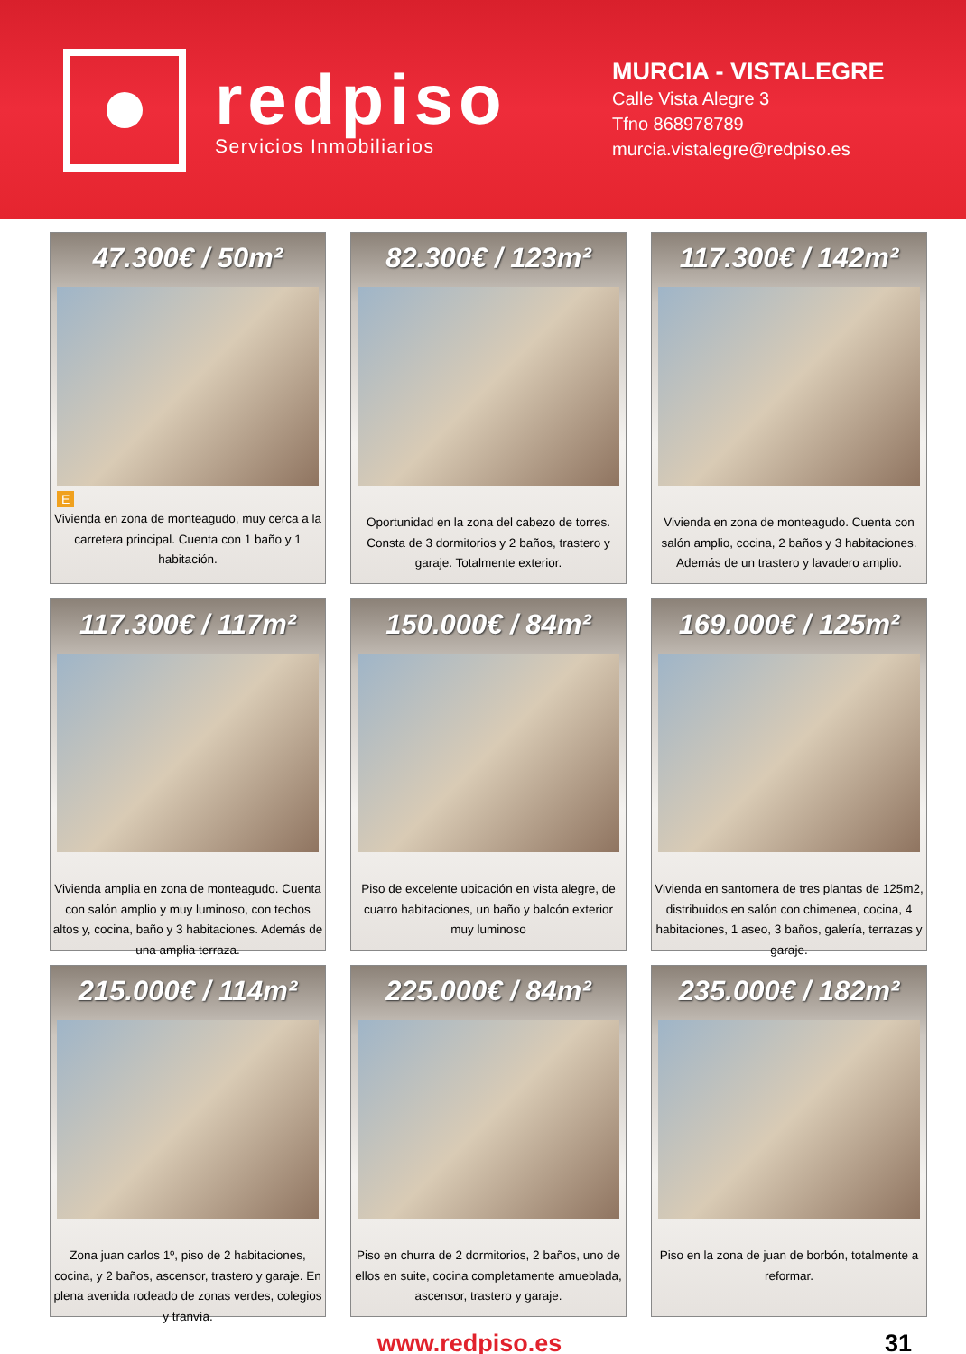redpiso
Servicios Inmobiliarios
MURCIA - VISTALEGRE
Calle Vista Alegre 3
Tfno 868978789
murcia.vistalegre@redpiso.es
47.300€ / 50m²
E
Vivienda en zona de monteagudo, muy cerca a la carretera principal. Cuenta con 1 baño y 1 habitación.
82.300€ / 123m²
Oportunidad en la zona del cabezo de torres. Consta de 3 dormitorios y 2 baños, trastero y garaje. Totalmente exterior.
117.300€ / 142m²
Vivienda en zona de monteagudo. Cuenta con salón amplio, cocina, 2 baños y 3 habitaciones. Además de un trastero y lavadero amplio.
117.300€ / 117m²
Vivienda amplia en zona de monteagudo. Cuenta con salón amplio y muy luminoso, con techos altos y, cocina, baño y 3 habitaciones. Además de una amplia terraza.
150.000€ / 84m²
Piso de excelente ubicación en vista alegre, de cuatro habitaciones, un baño y balcón exterior muy luminoso
169.000€ / 125m²
Vivienda en santomera de tres plantas de 125m2, distribuidos en salón con chimenea, cocina, 4 habitaciones, 1 aseo, 3 baños, galería, terrazas y garaje.
215.000€ / 114m²
Zona juan carlos 1º, piso de 2 habitaciones, cocina, y 2 baños, ascensor, trastero y garaje. En plena avenida rodeado de zonas verdes, colegios y tranvía.
225.000€ / 84m²
Piso en churra de 2 dormitorios, 2 baños, uno de ellos en suite, cocina completamente amueblada, ascensor, trastero y garaje.
235.000€ / 182m²
Piso en la zona de juan de borbón, totalmente a reformar.
www.redpiso.es 31